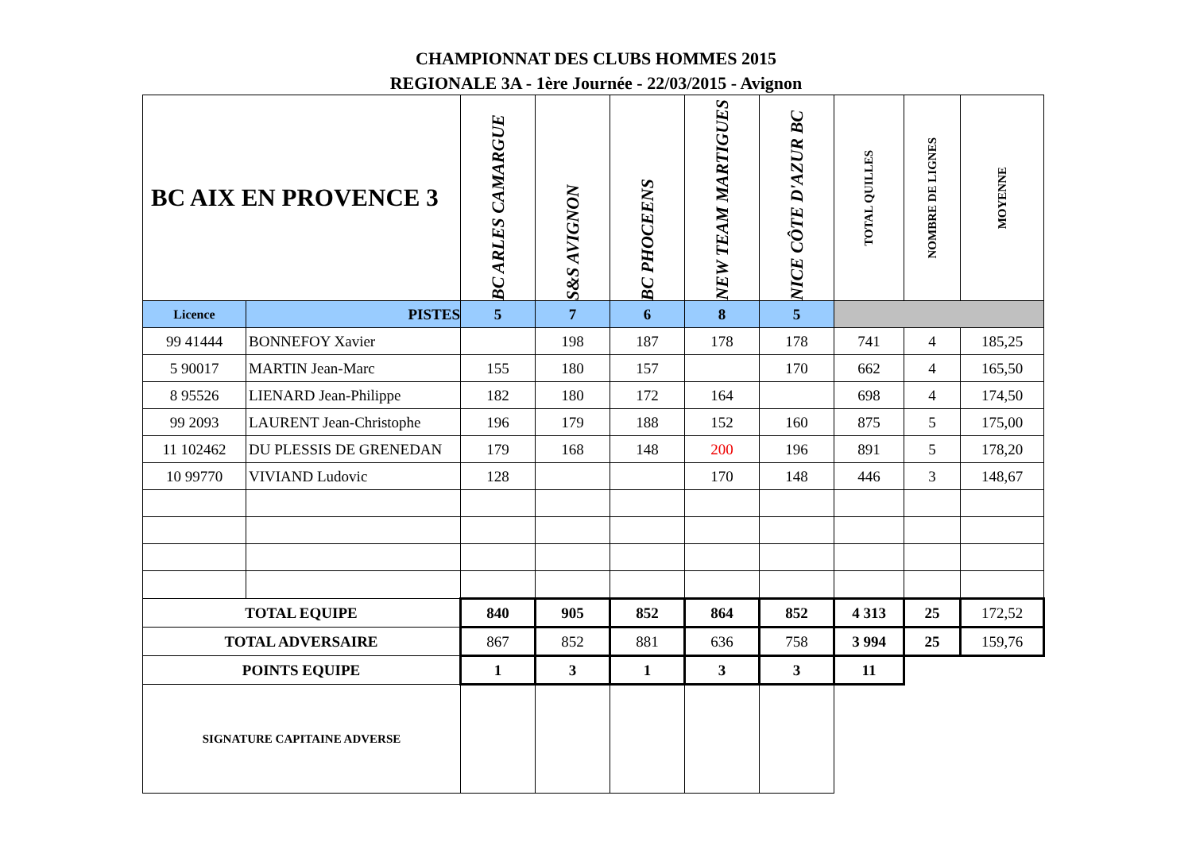CHAMPIONNAT DES CLUBS HOMMES 2015
REGIONALE 3A - 1ère Journée - 22/03/2015 - Avignon
| BC AIX EN PROVENCE 3 | | BC ARLES CAMARGUE | S&S AVIGNON | BC PHOCEENS | NEW TEAM MARTIGUES | NICE CÔTE D'AZUR BC | TOTAL QUILLES | NOMBRE DE LIGNES | MOYENNE |
| Licence | PISTES | 5 | 7 | 6 | 8 | 5 | | | |
| 99 41444 | BONNEFOY Xavier | | 198 | 187 | 178 | 178 | 741 | 4 | 185,25 |
| 5 90017 | MARTIN Jean-Marc | 155 | 180 | 157 | | 170 | 662 | 4 | 165,50 |
| 8 95526 | LIENARD Jean-Philippe | 182 | 180 | 172 | 164 | | 698 | 4 | 174,50 |
| 99 2093 | LAURENT Jean-Christophe | 196 | 179 | 188 | 152 | 160 | 875 | 5 | 175,00 |
| 11 102462 | DU PLESSIS DE GRENEDAN | 179 | 168 | 148 | 200 | 196 | 891 | 5 | 178,20 |
| 10 99770 | VIVIAND Ludovic | 128 | | | 170 | 148 | 446 | 3 | 148,67 |
| TOTAL EQUIPE | | 840 | 905 | 852 | 864 | 852 | 4 313 | 25 | 172,52 |
| TOTAL ADVERSAIRE | | 867 | 852 | 881 | 636 | 758 | 3 994 | 25 | 159,76 |
| POINTS EQUIPE | | 1 | 3 | 1 | 3 | 3 | 11 | | |
| SIGNATURE CAPITAINE ADVERSE | | | | | | | | | |